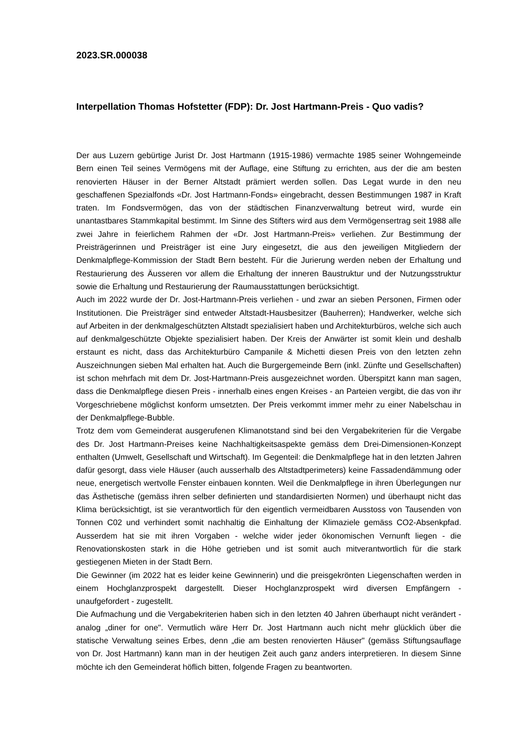2023.SR.000038
Interpellation Thomas Hofstetter (FDP): Dr. Jost Hartmann-Preis - Quo vadis?
Der aus Luzern gebürtige Jurist Dr. Jost Hartmann (1915-1986) vermachte 1985 seiner Wohngemeinde Bern einen Teil seines Vermögens mit der Auflage, eine Stiftung zu errichten, aus der die am besten renovierten Häuser in der Berner Altstadt prämiert werden sollen. Das Legat wurde in den neu geschaffenen Spezialfonds «Dr. Jost Hartmann-Fonds» eingebracht, dessen Bestimmungen 1987 in Kraft traten. Im Fondsvermögen, das von der städtischen Finanzverwaltung betreut wird, wurde ein unantastbares Stammkapital bestimmt. Im Sinne des Stifters wird aus dem Vermögensertrag seit 1988 alle zwei Jahre in feierlichem Rahmen der «Dr. Jost Hartmann-Preis» verliehen. Zur Bestimmung der Preisträgerinnen und Preisträger ist eine Jury eingesetzt, die aus den jeweiligen Mitgliedern der Denkmalpflege-Kommission der Stadt Bern besteht. Für die Jurierung werden neben der Erhaltung und Restaurierung des Äusseren vor allem die Erhaltung der inneren Baustruktur und der Nutzungsstruktur sowie die Erhaltung und Restaurierung der Raumausstattungen berücksichtigt.
Auch im 2022 wurde der Dr. Jost-Hartmann-Preis verliehen - und zwar an sieben Personen, Firmen oder Institutionen. Die Preisträger sind entweder Altstadt-Hausbesitzer (Bauherren); Handwerker, welche sich auf Arbeiten in der denkmalgeschützten Altstadt spezialisiert haben und Architekturbüros, welche sich auch auf denkmalgeschützte Objekte spezialisiert haben. Der Kreis der Anwärter ist somit klein und deshalb erstaunt es nicht, dass das Architekturbüro Campanile & Michetti diesen Preis von den letzten zehn Auszeichnungen sieben Mal erhalten hat. Auch die Burgergemeinde Bern (inkl. Zünfte und Gesellschaften) ist schon mehrfach mit dem Dr. Jost-Hartmann-Preis ausgezeichnet worden. Überspitzt kann man sagen, dass die Denkmalpflege diesen Preis - innerhalb eines engen Kreises - an Parteien vergibt, die das von ihr Vorgeschriebene möglichst konform umsetzten. Der Preis verkommt immer mehr zu einer Nabelschau in der Denkmalpflege-Bubble.
Trotz dem vom Gemeinderat ausgerufenen Klimanotstand sind bei den Vergabekriterien für die Vergabe des Dr. Jost Hartmann-Preises keine Nachhaltigkeitsaspekte gemäss dem Drei-Dimensionen-Konzept enthalten (Umwelt, Gesellschaft und Wirtschaft). Im Gegenteil: die Denkmalpflege hat in den letzten Jahren dafür gesorgt, dass viele Häuser (auch ausserhalb des Altstadtperimeters) keine Fassadendämmung oder neue, energetisch wertvolle Fenster einbauen konnten. Weil die Denkmalpflege in ihren Überlegungen nur das Ästhetische (gemäss ihren selber definierten und standardisierten Normen) und überhaupt nicht das Klima berücksichtigt, ist sie verantwortlich für den eigentlich vermeidbaren Ausstoss von Tausenden von Tonnen C02 und verhindert somit nachhaltig die Einhaltung der Klimaziele gemäss CO2-Absenkpfad. Ausserdem hat sie mit ihren Vorgaben - welche wider jeder ökonomischen Vernunft liegen - die Renovationskosten stark in die Höhe getrieben und ist somit auch mitverantwortlich für die stark gestiegenen Mieten in der Stadt Bern.
Die Gewinner (im 2022 hat es leider keine Gewinnerin) und die preisgekrönten Liegenschaften werden in einem Hochglanzprospekt dargestellt. Dieser Hochglanzprospekt wird diversen Empfängern - unaufgefordert - zugestellt.
Die Aufmachung und die Vergabekriterien haben sich in den letzten 40 Jahren überhaupt nicht verändert - analog „diner for one". Vermutlich wäre Herr Dr. Jost Hartmann auch nicht mehr glücklich über die statische Verwaltung seines Erbes, denn „die am besten renovierten Häuser" (gemäss Stiftungsauflage von Dr. Jost Hartmann) kann man in der heutigen Zeit auch ganz anders interpretieren. In diesem Sinne möchte ich den Gemeinderat höflich bitten, folgende Fragen zu beantworten.